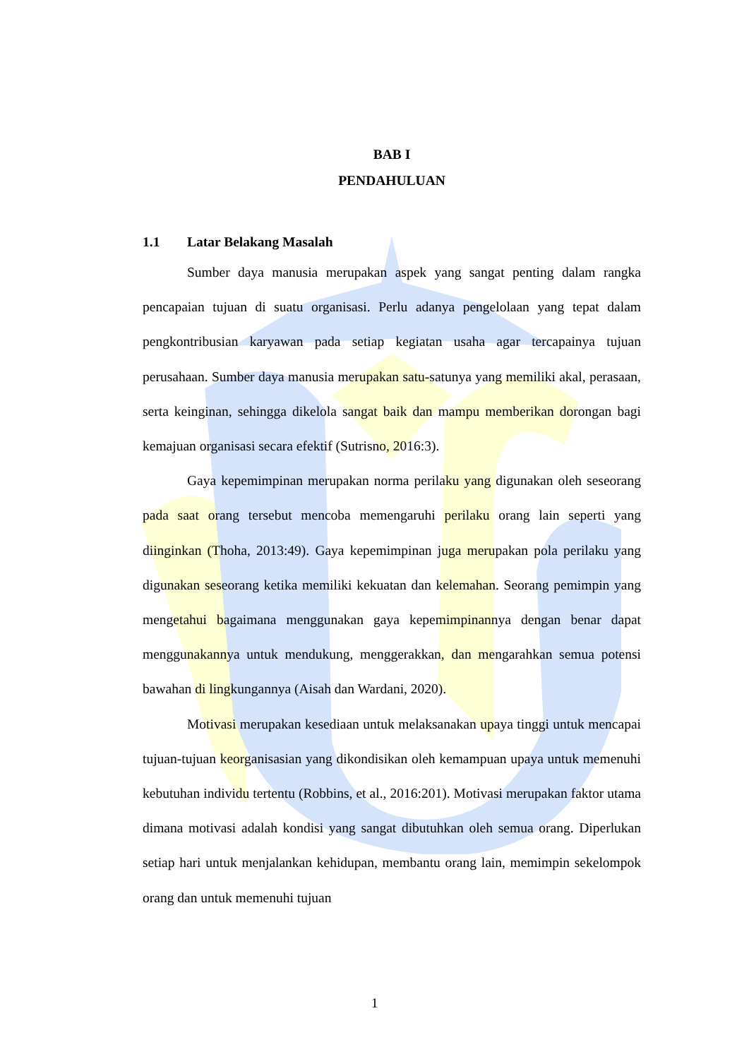BAB I
PENDAHULUAN
1.1 Latar Belakang Masalah
Sumber daya manusia merupakan aspek yang sangat penting dalam rangka pencapaian tujuan di suatu organisasi. Perlu adanya pengelolaan yang tepat dalam pengkontribusian karyawan pada setiap kegiatan usaha agar tercapainya tujuan perusahaan. Sumber daya manusia merupakan satu-satunya yang memiliki akal, perasaan, serta keinginan, sehingga dikelola sangat baik dan mampu memberikan dorongan bagi kemajuan organisasi secara efektif (Sutrisno, 2016:3).
Gaya kepemimpinan merupakan norma perilaku yang digunakan oleh seseorang pada saat orang tersebut mencoba memengaruhi perilaku orang lain seperti yang diinginkan (Thoha, 2013:49). Gaya kepemimpinan juga merupakan pola perilaku yang digunakan seseorang ketika memiliki kekuatan dan kelemahan. Seorang pemimpin yang mengetahui bagaimana menggunakan gaya kepemimpinannya dengan benar dapat menggunakannya untuk mendukung, menggerakkan, dan mengarahkan semua potensi bawahan di lingkungannya (Aisah dan Wardani, 2020).
Motivasi merupakan kesediaan untuk melaksanakan upaya tinggi untuk mencapai tujuan-tujuan keorganisasian yang dikondisikan oleh kemampuan upaya untuk memenuhi kebutuhan individu tertentu (Robbins, et al., 2016:201). Motivasi merupakan faktor utama dimana motivasi adalah kondisi yang sangat dibutuhkan oleh semua orang. Diperlukan setiap hari untuk menjalankan kehidupan, membantu orang lain, memimpin sekelompok orang dan untuk memenuhi tujuan
1